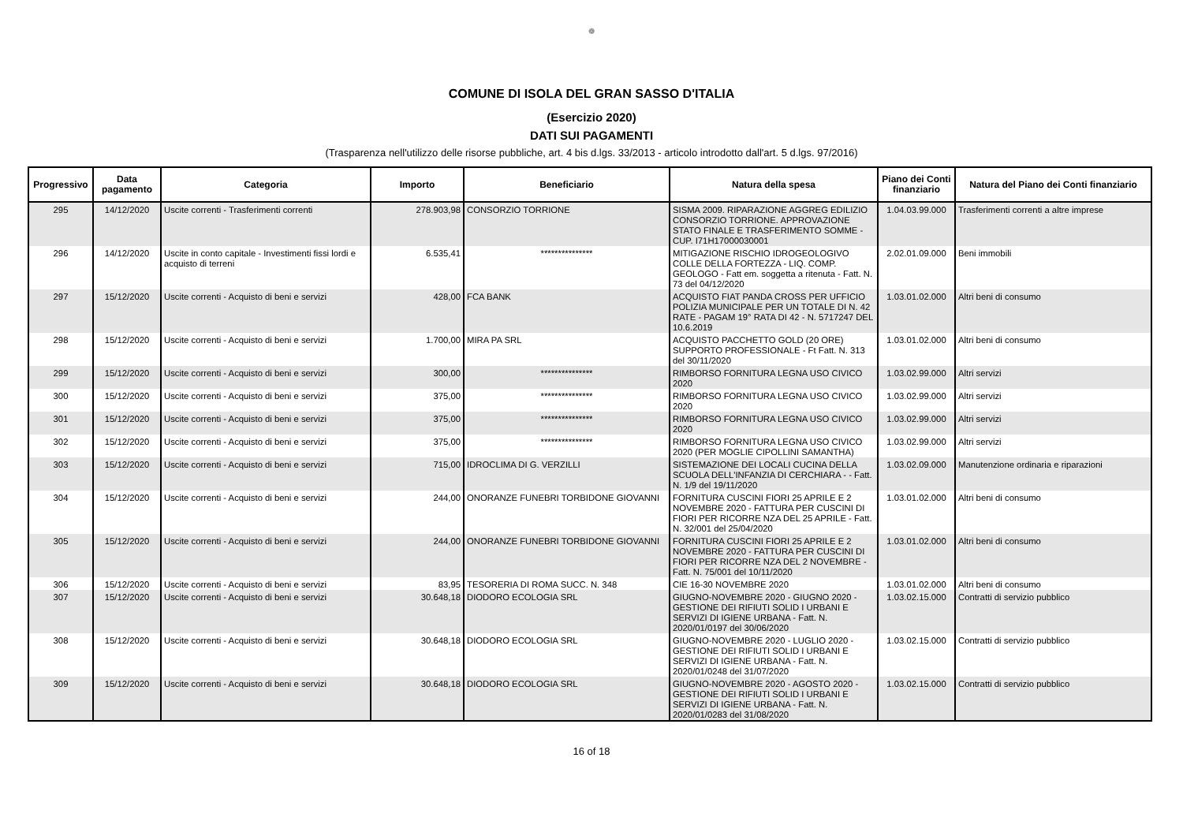❁
COMUNE DI ISOLA DEL GRAN SASSO D'ITALIA
(Esercizio 2020)
DATI SUI PAGAMENTI
(Trasparenza nell'utilizzo delle risorse pubbliche, art. 4 bis d.lgs. 33/2013 - articolo introdotto dall'art. 5 d.lgs. 97/2016)
| Progressivo | Data pagamento | Categoria | Importo | Beneficiario | Natura della spesa | Piano dei Conti finanziario | Natura del Piano dei Conti finanziario |
| --- | --- | --- | --- | --- | --- | --- | --- |
| 295 | 14/12/2020 | Uscite correnti - Trasferimenti correnti | 278.903,98 | CONSORZIO TORRIONE | SISMA 2009. RIPARAZIONE AGGREG EDILIZIO CONSORZIO TORRIONE. APPROVAZIONE STATO FINALE E TRASFERIMENTO SOMME - CUP. I71H17000030001 | 1.04.03.99.000 | Trasferimenti correnti a altre imprese |
| 296 | 14/12/2020 | Uscite in conto capitale - Investimenti fissi lordi e acquisto di terreni | 6.535,41 | *************** | MITIGAZIONE RISCHIO IDROGEOLOGIVO COLLE DELLA FORTEZZA - LIQ. COMP. GEOLOGO - Fatt em. soggetta a ritenuta - Fatt. N. 73 del 04/12/2020 | 2.02.01.09.000 | Beni immobili |
| 297 | 15/12/2020 | Uscite correnti - Acquisto di beni e servizi | 428,00 | FCA BANK | ACQUISTO FIAT PANDA CROSS PER UFFICIO POLIZIA MUNICIPALE PER UN TOTALE DI N. 42 RATE - PAGAM 19° RATA DI 42 - N. 5717247 DEL 10.6.2019 | 1.03.01.02.000 | Altri beni di consumo |
| 298 | 15/12/2020 | Uscite correnti - Acquisto di beni e servizi | 1.700,00 | MIRA PA SRL | ACQUISTO PACCHETTO GOLD (20 ORE) SUPPORTO PROFESSIONALE - Ft Fatt. N. 313 del 30/11/2020 | 1.03.01.02.000 | Altri beni di consumo |
| 299 | 15/12/2020 | Uscite correnti - Acquisto di beni e servizi | 300,00 | *************** | RIMBORSO FORNITURA LEGNA USO CIVICO 2020 | 1.03.02.99.000 | Altri servizi |
| 300 | 15/12/2020 | Uscite correnti - Acquisto di beni e servizi | 375,00 | *************** | RIMBORSO FORNITURA LEGNA USO CIVICO 2020 | 1.03.02.99.000 | Altri servizi |
| 301 | 15/12/2020 | Uscite correnti - Acquisto di beni e servizi | 375,00 | *************** | RIMBORSO FORNITURA LEGNA USO CIVICO 2020 | 1.03.02.99.000 | Altri servizi |
| 302 | 15/12/2020 | Uscite correnti - Acquisto di beni e servizi | 375,00 | *************** | RIMBORSO FORNITURA LEGNA USO CIVICO 2020 (PER MOGLIE CIPOLLINI SAMANTHA) | 1.03.02.99.000 | Altri servizi |
| 303 | 15/12/2020 | Uscite correnti - Acquisto di beni e servizi | 715,00 | IDROCLIMA DI G. VERZILLI | SISTEMAZIONE DEI LOCALI CUCINA DELLA SCUOLA DELL'INFANZIA DI CERCHIARA - - Fatt. N. 1/9 del 19/11/2020 | 1.03.02.09.000 | Manutenzione ordinaria e riparazioni |
| 304 | 15/12/2020 | Uscite correnti - Acquisto di beni e servizi | 244,00 | ONORANZE FUNEBRI TORBIDONE GIOVANNI | FORNITURA CUSCINI FIORI 25 APRILE E 2 NOVEMBRE 2020 - FATTURA PER CUSCINI DI FIORI PER RICORRE NZA DEL 25 APRILE - Fatt. N. 32/001 del 25/04/2020 | 1.03.01.02.000 | Altri beni di consumo |
| 305 | 15/12/2020 | Uscite correnti - Acquisto di beni e servizi | 244,00 | ONORANZE FUNEBRI TORBIDONE GIOVANNI | FORNITURA CUSCINI FIORI 25 APRILE E 2 NOVEMBRE 2020 - FATTURA PER CUSCINI DI FIORI PER RICORRE NZA DEL 2 NOVEMBRE - Fatt. N. 75/001 del 10/11/2020 | 1.03.01.02.000 | Altri beni di consumo |
| 306 | 15/12/2020 | Uscite correnti - Acquisto di beni e servizi | 83,95 | TESORERIA DI ROMA SUCC. N. 348 | CIE 16-30 NOVEMBRE 2020 | 1.03.01.02.000 | Altri beni di consumo |
| 307 | 15/12/2020 | Uscite correnti - Acquisto di beni e servizi | 30.648,18 | DIODORO ECOLOGIA SRL | GIUGNO-NOVEMBRE 2020 - GIUGNO 2020 - GESTIONE DEI RIFIUTI SOLID I URBANI E SERVIZI DI IGIENE URBANA - Fatt. N. 2020/01/0197 del 30/06/2020 | 1.03.02.15.000 | Contratti di servizio pubblico |
| 308 | 15/12/2020 | Uscite correnti - Acquisto di beni e servizi | 30.648,18 | DIODORO ECOLOGIA SRL | GIUGNO-NOVEMBRE 2020 - LUGLIO 2020 - GESTIONE DEI RIFIUTI SOLID I URBANI E SERVIZI DI IGIENE URBANA - Fatt. N. 2020/01/0248 del 31/07/2020 | 1.03.02.15.000 | Contratti di servizio pubblico |
| 309 | 15/12/2020 | Uscite correnti - Acquisto di beni e servizi | 30.648,18 | DIODORO ECOLOGIA SRL | GIUGNO-NOVEMBRE 2020 - AGOSTO 2020 - GESTIONE DEI RIFIUTI SOLID I URBANI E SERVIZI DI IGIENE URBANA - Fatt. N. 2020/01/0283 del 31/08/2020 | 1.03.02.15.000 | Contratti di servizio pubblico |
16 of 18